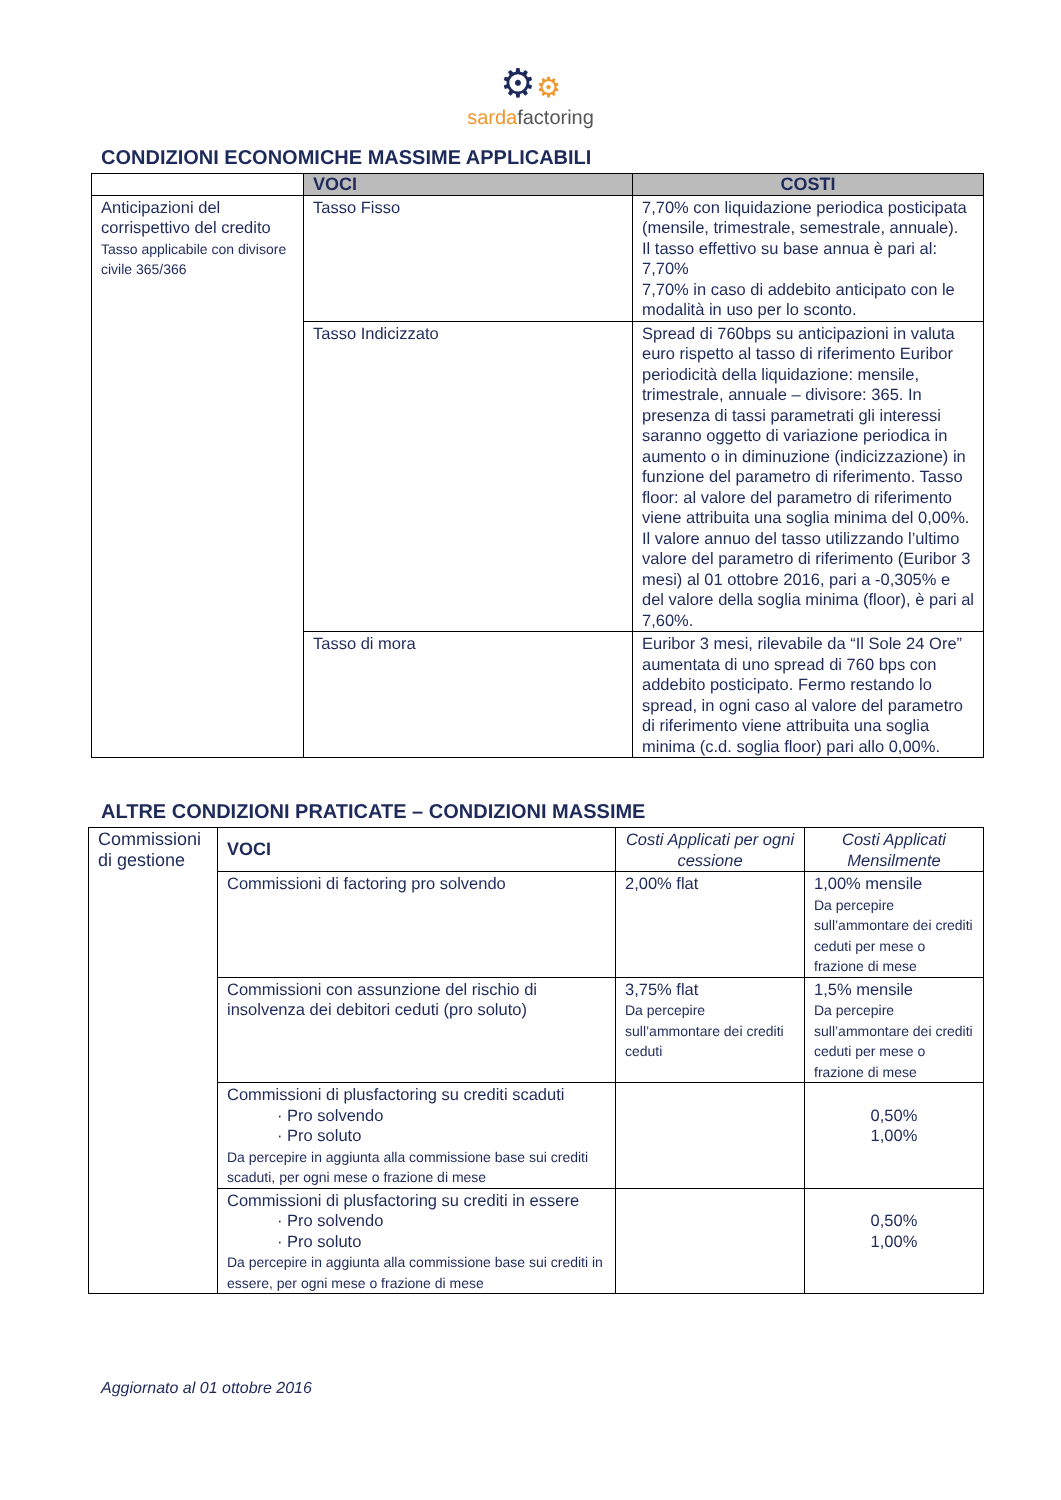⚙⚙
sardafactoring
CONDIZIONI ECONOMICHE MASSIME APPLICABILI
| | VOCI | COSTI |
| --- | --- | --- |
| Anticipazioni del corrispettivo del credito Tasso applicabile con divisore civile 365/366 | Tasso Fisso | 7,70% con liquidazione periodica posticipata (mensile, trimestrale, semestrale, annuale). Il tasso effettivo su base annua è pari al: 7,70% 7,70% in caso di addebito anticipato con le modalità in uso per lo sconto. |
| | Tasso Indicizzato | Spread di 760bps su anticipazioni in valuta euro rispetto al tasso di riferimento Euribor periodicità della liquidazione: mensile, trimestrale, annuale – divisore: 365. In presenza di tassi parametrati gli interessi saranno oggetto di variazione periodica in aumento o in diminuzione (indicizzazione) in funzione del parametro di riferimento. Tasso floor: al valore del parametro di riferimento viene attribuita una soglia minima del 0,00%. Il valore annuo del tasso utilizzando l’ultimo valore del parametro di riferimento (Euribor 3 mesi) al 01 ottobre 2016, pari a -0,305% e del valore della soglia minima (floor), è pari al 7,60%. |
| | Tasso di mora | Euribor 3 mesi, rilevabile da “Il Sole 24 Ore” aumentata di uno spread di 760 bps con addebito posticipato. Fermo restando lo spread, in ogni caso al valore del parametro di riferimento viene attribuita una soglia minima (c.d. soglia floor) pari allo 0,00%. |
ALTRE CONDIZIONI PRATICATE – CONDIZIONI MASSIME
| Commissioni di gestione | VOCI | Costi Applicati per ogni cessione | Costi Applicati Mensilmente |
| | Commissioni di factoring pro solvendo | 2,00% flat | 1,00% mensile Da percepire sull’ammontare dei crediti ceduti per mese o frazione di mese |
| | Commissioni con assunzione del rischio di insolvenza dei debitori ceduti (pro soluto) | 3,75% flat Da percepire sull’ammontare dei crediti ceduti | 1,5% mensile Da percepire sull’ammontare dei crediti ceduti per mese o frazione di mese |
| | Commissioni di plusfactoring su crediti scaduti · Pro solvendo · Pro soluto Da percepire in aggiunta alla commissione base sui crediti scaduti, per ogni mese o frazione di mese | | 0,50% 1,00% |
| | Commissioni di plusfactoring su crediti in essere · Pro solvendo · Pro soluto Da percepire in aggiunta alla commissione base sui crediti in essere, per ogni mese o frazione di mese | | 0,50% 1,00% |
Aggiornato al 01 ottobre 2016